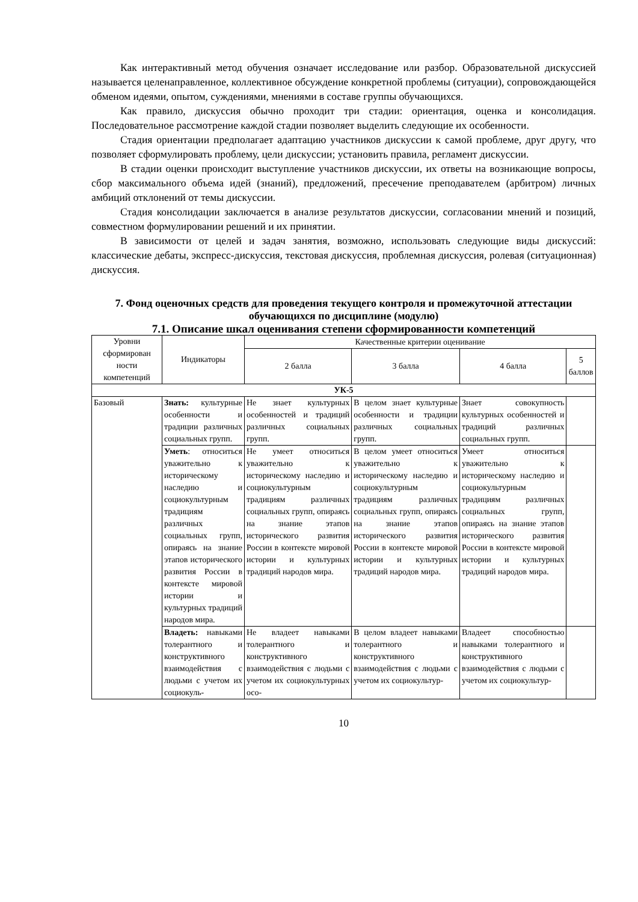Как интерактивный метод обучения означает исследование или разбор. Образовательной дискуссией называется целенаправленное, коллективное обсуждение конкретной проблемы (ситуации), сопровождающейся обменом идеями, опытом, суждениями, мнениями в составе группы обучающихся.
Как правило, дискуссия обычно проходит три стадии: ориентация, оценка и консолидация. Последовательное рассмотрение каждой стадии позволяет выделить следующие их особенности.
Стадия ориентации предполагает адаптацию участников дискуссии к самой проблеме, друг другу, что позволяет сформулировать проблему, цели дискуссии; установить правила, регламент дискуссии.
В стадии оценки происходит выступление участников дискуссии, их ответы на возникающие вопросы, сбор максимального объема идей (знаний), предложений, пресечение преподавателем (арбитром) личных амбиций отклонений от темы дискуссии.
Стадия консолидации заключается в анализе результатов дискуссии, согласовании мнений и позиций, совместном формулировании решений и их принятии.
В зависимости от целей и задач занятия, возможно, использовать следующие виды дискуссий: классические дебаты, экспресс-дискуссия, текстовая дискуссия, проблемная дискуссия, ролевая (ситуационная) дискуссия.
7. Фонд оценочных средств для проведения текущего контроля и промежуточной аттестации обучающихся по дисциплине (модулю)
7.1. Описание шкал оценивания степени сформированности компетенций
| Уровни сформирован ности компетенций | Индикаторы | Качественные критерии оценивание | | | |
| --- | --- | --- | --- | --- | --- |
| | | 2 балла | 3 балла | 4 балла | 5 баллов |
| УК-5 | | | | | |
| Базовый | Знать: культурные особенности и традиции различных социальных групп. | Не знает культурных особенностей и традиций различных социальных групп. | В целом знает культурные особенности и традиции различных социальных групп. | Знает совокупность культурных особенностей и традиций различных социальных групп. | |
| | Уметь : относиться уважительно к историческому наследию и социокультурным традициям различных социальных групп, опираясь на знание этапов исторического развития России в контексте мировой истории и культурных традиций народов мира. | Не умеет относиться уважительно к историческому наследию и социокультурным традициям различных социальных групп, опираясь на знание этапов исторического развития России в контексте мировой истории и культурных традиций народов мира. | В целом умеет относиться уважительно к историческому наследию и социокультурным традициям различных социальных групп, опираясь на знание этапов исторического развития России в контексте мировой истории и культурных традиций народов мира. | Умеет относиться уважительно к историческому наследию и социокультурным традициям различных социальных групп, опираясь на знание этапов исторического развития России в контексте мировой истории и культурных традиций народов мира. | |
| | Владеть: навыками толерантного и конструктивного взаимодействия с людьми с учетом их социокуль- | Не владеет навыками толерантного и конструктивного взаимодействия с людьми с учетом их социокультурных осо- | В целом владеет навыками толерантного и конструктивного взаимодействия с людьми с учетом их социокультур- | Владеет способностью навыками толерантного и конструктивного взаимодействия с людьми с учетом их социокультур- | |
10